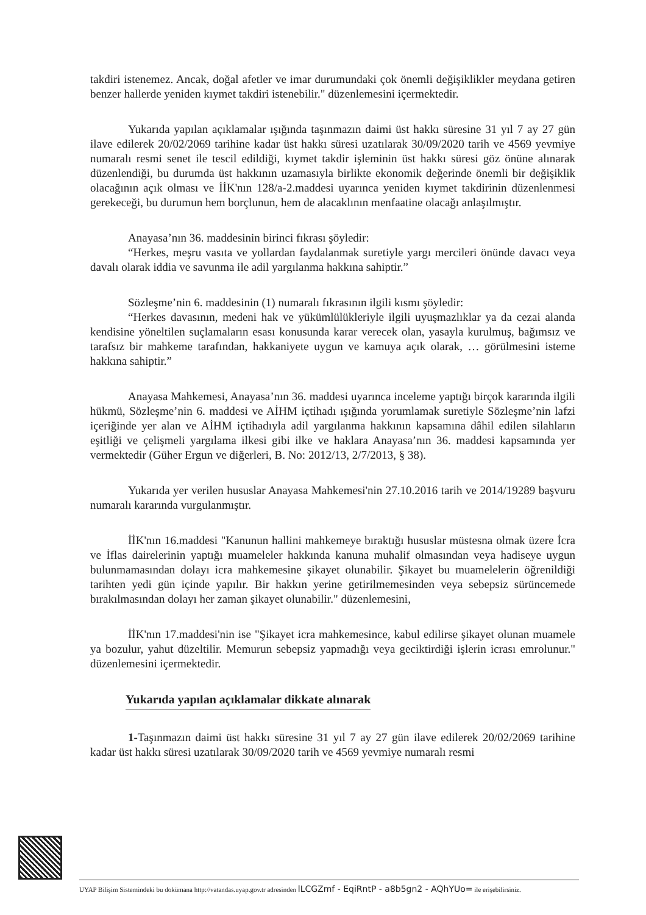takdiri istenemez. Ancak, doğal afetler ve imar durumundaki çok önemli değişiklikler meydana getiren benzer hallerde yeniden kıymet takdiri istenebilir." düzenlemesini içermektedir.
Yukarıda yapılan açıklamalar ışığında taşınmazın daimi üst hakkı süresine 31 yıl 7 ay 27 gün ilave edilerek 20/02/2069 tarihine kadar üst hakkı süresi uzatılarak 30/09/2020 tarih ve 4569 yevmiye numaralı resmi senet ile tescil edildiği, kıymet takdir işleminin üst hakkı süresi göz önüne alınarak düzenlendiği, bu durumda üst hakkının uzamasıyla birlikte ekonomik değerinde önemli bir değişiklik olacağının açık olması ve İİK'nın 128/a-2.maddesi uyarınca yeniden kıymet takdirinin düzenlenmesi gerekeceği, bu durumun hem borçlunun, hem de alacaklının menfaatine olacağı anlaşılmıştır.
Anayasa’nın 36. maddesinin birinci fıkrası şöyledir:
“Herkes, meşru vasıta ve yollardan faydalanmak suretiyle yargı mercileri önünde davacı veya davalı olarak iddia ve savunma ile adil yargılanma hakkına sahiptir.”
Sözleşme’nin 6. maddesinin (1) numaralı fıkrasının ilgili kısmı şöyledir:
“Herkes davasının, medeni hak ve yükümlülükleriyle ilgili uyuşmazlıklar ya da cezai alanda kendisine yöneltilen suçlamaların esası konusunda karar verecek olan, yasayla kurulmuş, bağımsız ve tarafsız bir mahkeme tarafından, hakkaniyete uygun ve kamuya açık olarak, … görülmesini isteme hakkına sahiptir.”
Anayasa Mahkemesi, Anayasa’nın 36. maddesi uyarınca inceleme yaptığı birçok kararında ilgili hükmü, Sözleşme’nin 6. maddesi ve AİHM içtihadı ışığında yorumlamak suretiyle Sözleşme’nin lafzi içeriğinde yer alan ve AİHM içtihadıyla adil yargılanma hakkının kapsamına dâhil edilen silahların eşitliği ve çelişmeli yargılama ilkesi gibi ilke ve haklara Anayasa’nın 36. maddesi kapsamında yer vermektedir (Güher Ergun ve diğerleri, B. No: 2012/13, 2/7/2013, § 38).
Yukarıda yer verilen hususlar Anayasa Mahkemesi'nin 27.10.2016 tarih ve 2014/19289 başvuru numaralı kararında vurgulanmıştır.
İİK'nın 16.maddesi "Kanunun hallini mahkemeye bıraktığı hususlar müstesna olmak üzere İcra ve İflas dairelerinin yaptığı muameleler hakkında kanuna muhalif olmasından veya hadiseye uygun bulunmamasından dolayı icra mahkemesine şikayet olunabilir. Şikayet bu muamelelerin öğrenildiği tarihten yedi gün içinde yapılır. Bir hakkın yerine getirilmemesinden veya sebepsiz sürüncemede bırakılmasından dolayı her zaman şikayet olunabilir." düzenlemesini,
İİK'nın 17.maddesi'nin ise "Şikayet icra mahkemesince, kabul edilirse şikayet olunan muamele ya bozulur, yahut düzeltilir. Memurun sebepsiz yapmadığı veya geciktirdiği işlerin icrası emrolunur." düzenlemesini içermektedir.
Yukarıda yapılan açıklamalar dikkate alınarak
1-Taşınmazın daimi üst hakkı süresine 31 yıl 7 ay 27 gün ilave edilerek 20/02/2069 tarihine kadar üst hakkı süresi uzatılarak 30/09/2020 tarih ve 4569 yevmiye numaralı resmi
UYAP Bilişim Sistemindeki bu dokümana http://vatandas.uyap.gov.tr adresinden lLCGZmf - EqiRntP - a8b5gn2 - AQhYUo= ile erişebilirsiniz.